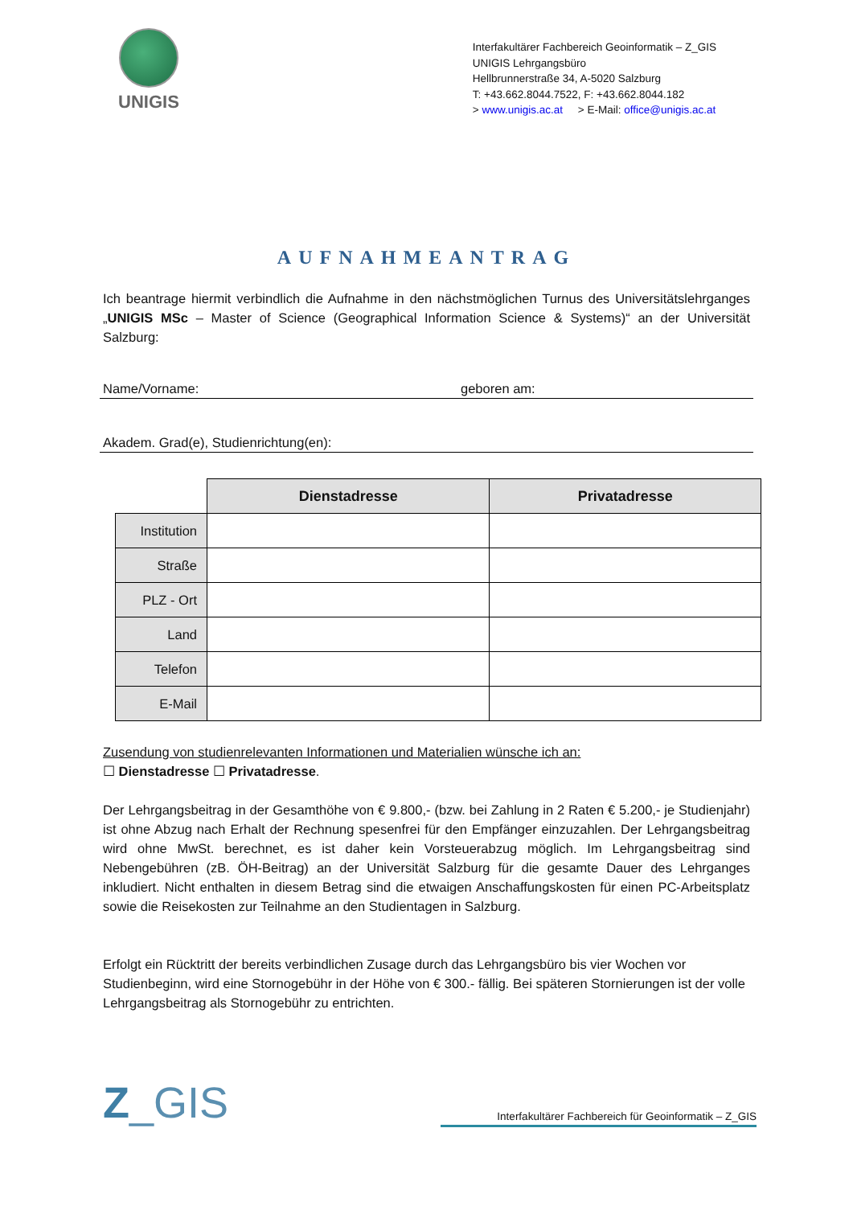UNIGIS
Interfakultärer Fachbereich Geoinformatik – Z_GIS
UNIGIS Lehrgangsbüro
Hellbrunnerstraße 34, A-5020 Salzburg
T: +43.662.8044.7522, F: +43.662.8044.182
> www.unigis.ac.at > E-Mail: office@unigis.ac.at
AUFNAHMEANTRAG
Ich beantrage hiermit verbindlich die Aufnahme in den nächstmöglichen Turnus des Universitätslehrganges „UNIGIS MSc – Master of Science (Geographical Information Science & Systems)“ an der Universität Salzburg:
Name/Vorname: geboren am:
Akadem. Grad(e), Studienrichtung(en):
| | Dienstadresse | Privatadresse |
| --- | --- | --- |
| Institution | | |
| Straße | | |
| PLZ - Ort | | |
| Land | | |
| Telefon | | |
| E-Mail | | |
Zusendung von studienrelevanten Informationen und Materialien wünsche ich an:
☐ Dienstadresse ☐ Privatadresse.
Der Lehrgangsbeitrag in der Gesamthöhe von € 9.800,- (bzw. bei Zahlung in 2 Raten € 5.200,- je Studienjahr) ist ohne Abzug nach Erhalt der Rechnung spesenfrei für den Empfänger einzuzahlen. Der Lehrgangsbeitrag wird ohne MwSt. berechnet, es ist daher kein Vorsteuerabzug möglich. Im Lehrgangsbeitrag sind Nebengebühren (zB. ÖH-Beitrag) an der Universität Salzburg für die gesamte Dauer des Lehrganges inkludiert. Nicht enthalten in diesem Betrag sind die etwaigen Anschaffungskosten für einen PC-Arbeitsplatz sowie die Reisekosten zur Teilnahme an den Studientagen in Salzburg.
Erfolgt ein Rücktritt der bereits verbindlichen Zusage durch das Lehrgangsbüro bis vier Wochen vor Studienbeginn, wird eine Stornogebühr in der Höhe von € 300.- fällig. Bei späteren Stornierungen ist der volle Lehrgangsbeitrag als Stornogebühr zu entrichten.
Z_GIS
Interfakultärer Fachbereich für Geoinformatik – Z_GIS